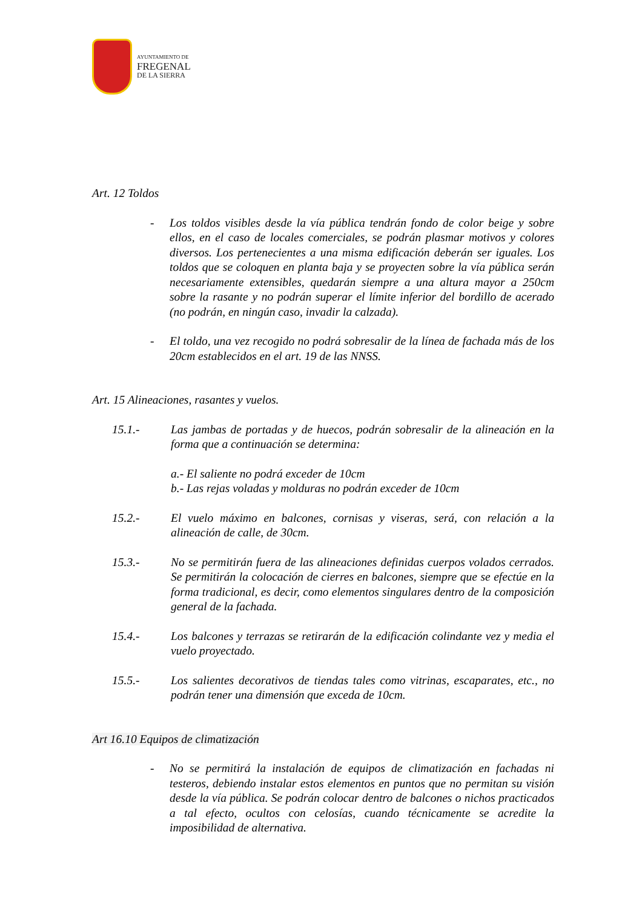AYUNTAMIENTO DE
FREGENAL
DE LA SIERRA
Art. 12 Toldos
- Los toldos visibles desde la vía pública tendrán fondo de color beige y sobre ellos, en el caso de locales comerciales, se podrán plasmar motivos y colores diversos. Los pertenecientes a una misma edificación deberán ser iguales. Los toldos que se coloquen en planta baja y se proyecten sobre la vía pública serán necesariamente extensibles, quedarán siempre a una altura mayor a 250cm sobre la rasante y no podrán superar el límite inferior del bordillo de acerado (no podrán, en ningún caso, invadir la calzada).
- El toldo, una vez recogido no podrá sobresalir de la línea de fachada más de los 20cm establecidos en el art. 19 de las NNSS.
Art. 15 Alineaciones, rasantes y vuelos.
15.1.- Las jambas de portadas y de huecos, podrán sobresalir de la alineación en la forma que a continuación se determina:
a.- El saliente no podrá exceder de 10cm
b.- Las rejas voladas y molduras no podrán exceder de 10cm
15.2.- El vuelo máximo en balcones, cornisas y viseras, será, con relación a la alineación de calle, de 30cm.
15.3.- No se permitirán fuera de las alineaciones definidas cuerpos volados cerrados. Se permitirán la colocación de cierres en balcones, siempre que se efectúe en la forma tradicional, es decir, como elementos singulares dentro de la composición general de la fachada.
15.4.- Los balcones y terrazas se retirarán de la edificación colindante vez y media el vuelo proyectado.
15.5.- Los salientes decorativos de tiendas tales como vitrinas, escaparates, etc., no podrán tener una dimensión que exceda de 10cm.
Art 16.10 Equipos de climatización
- No se permitirá la instalación de equipos de climatización en fachadas ni testeros, debiendo instalar estos elementos en puntos que no permitan su visión desde la vía pública. Se podrán colocar dentro de balcones o nichos practicados a tal efecto, ocultos con celosías, cuando técnicamente se acredite la imposibilidad de alternativa.